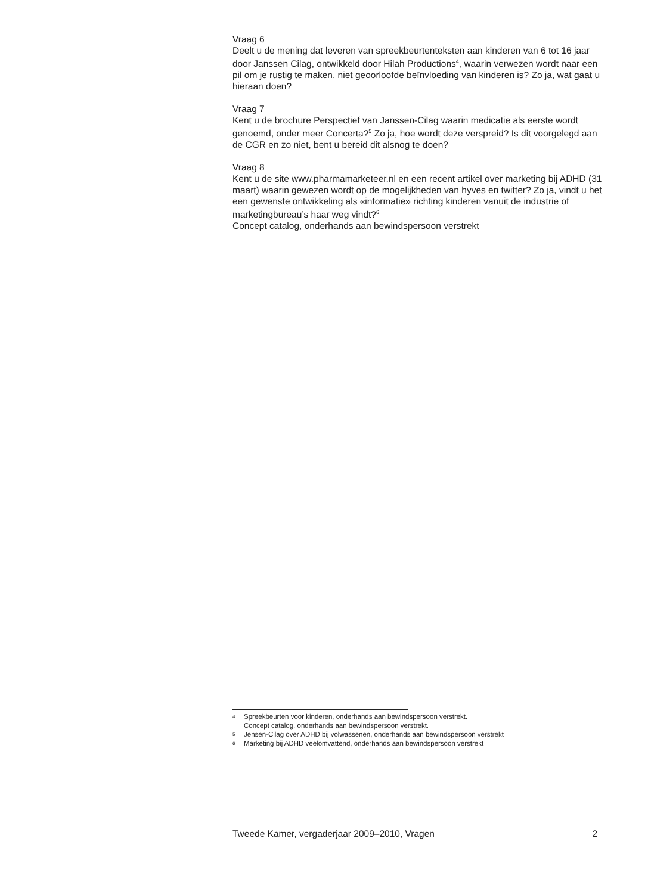Vraag 6
Deelt u de mening dat leveren van spreekbeurtenteksten aan kinderen van 6 tot 16 jaar door Janssen Cilag, ontwikkeld door Hilah Productions<sup>4</sup>, waarin verwezen wordt naar een pil om je rustig te maken, niet geoorloofde beïnvloeding van kinderen is? Zo ja, wat gaat u hieraan doen?
Vraag 7
Kent u de brochure Perspectief van Janssen-Cilag waarin medicatie als eerste wordt genoemd, onder meer Concerta?<sup>5</sup> Zo ja, hoe wordt deze verspreid? Is dit voorgelegd aan de CGR en zo niet, bent u bereid dit alsnog te doen?
Vraag 8
Kent u de site www.pharmamarketeer.nl en een recent artikel over marketing bij ADHD (31 maart) waarin gewezen wordt op de mogelijkheden van hyves en twitter? Zo ja, vindt u het een gewenste ontwikkeling als «informatie» richting kinderen vanuit de industrie of marketingbureau’s haar weg vindt?<sup>6</sup>
Concept catalog, onderhands aan bewindspersoon verstrekt
4 Spreekbeurten voor kinderen, onderhands aan bewindspersoon verstrekt.
Concept catalog, onderhands aan bewindspersoon verstrekt.
5 Jensen-Cilag over ADHD bij volwassenen, onderhands aan bewindspersoon verstrekt
6 Marketing bij ADHD veelomvattend, onderhands aan bewindspersoon verstrekt
Tweede Kamer, vergaderjaar 2009–2010, Vragen 2